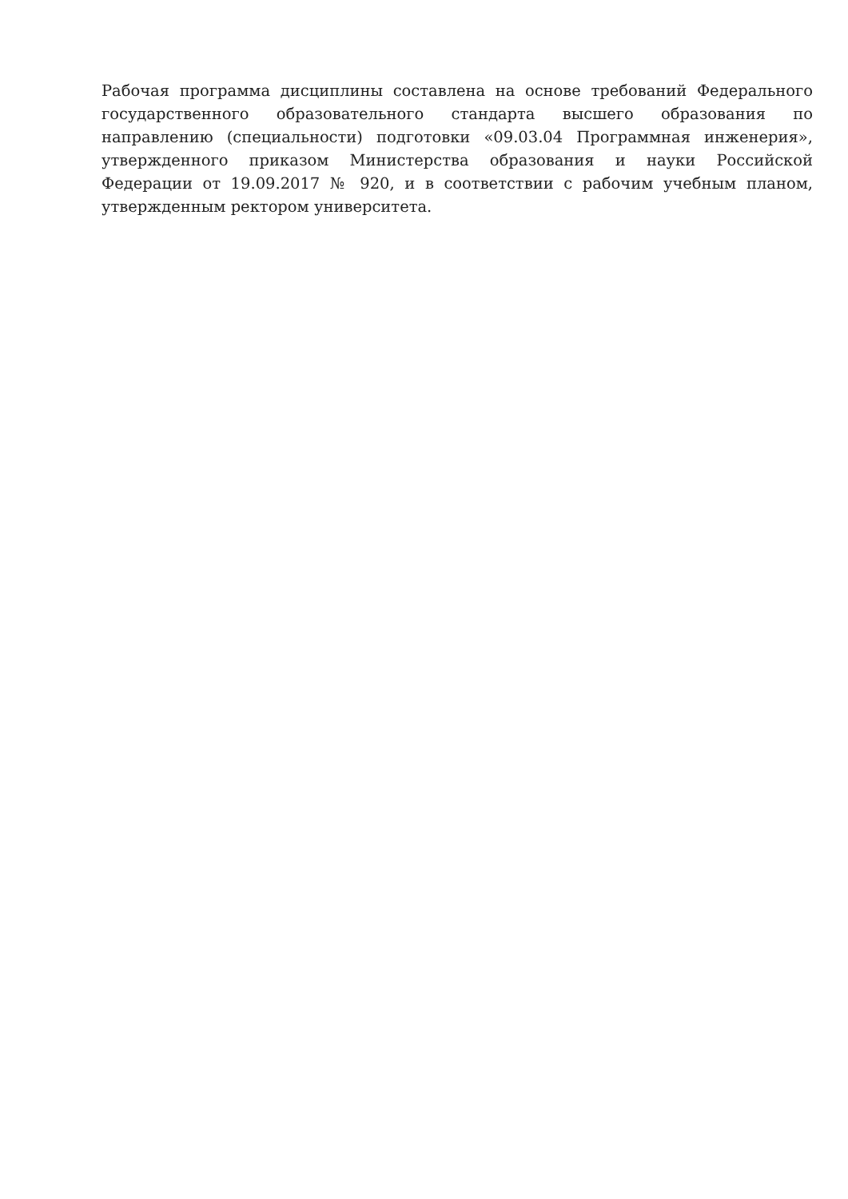Рабочая программа дисциплины составлена на основе требований Федерального государственного образовательного стандарта высшего образования по направлению (специальности) подготовки «09.03.04 Программная инженерия», утвержденного приказом Министерства образования и науки Российской Федерации от 19.09.2017 № 920, и в соответствии с рабочим учебным планом, утвержденным ректором университета.